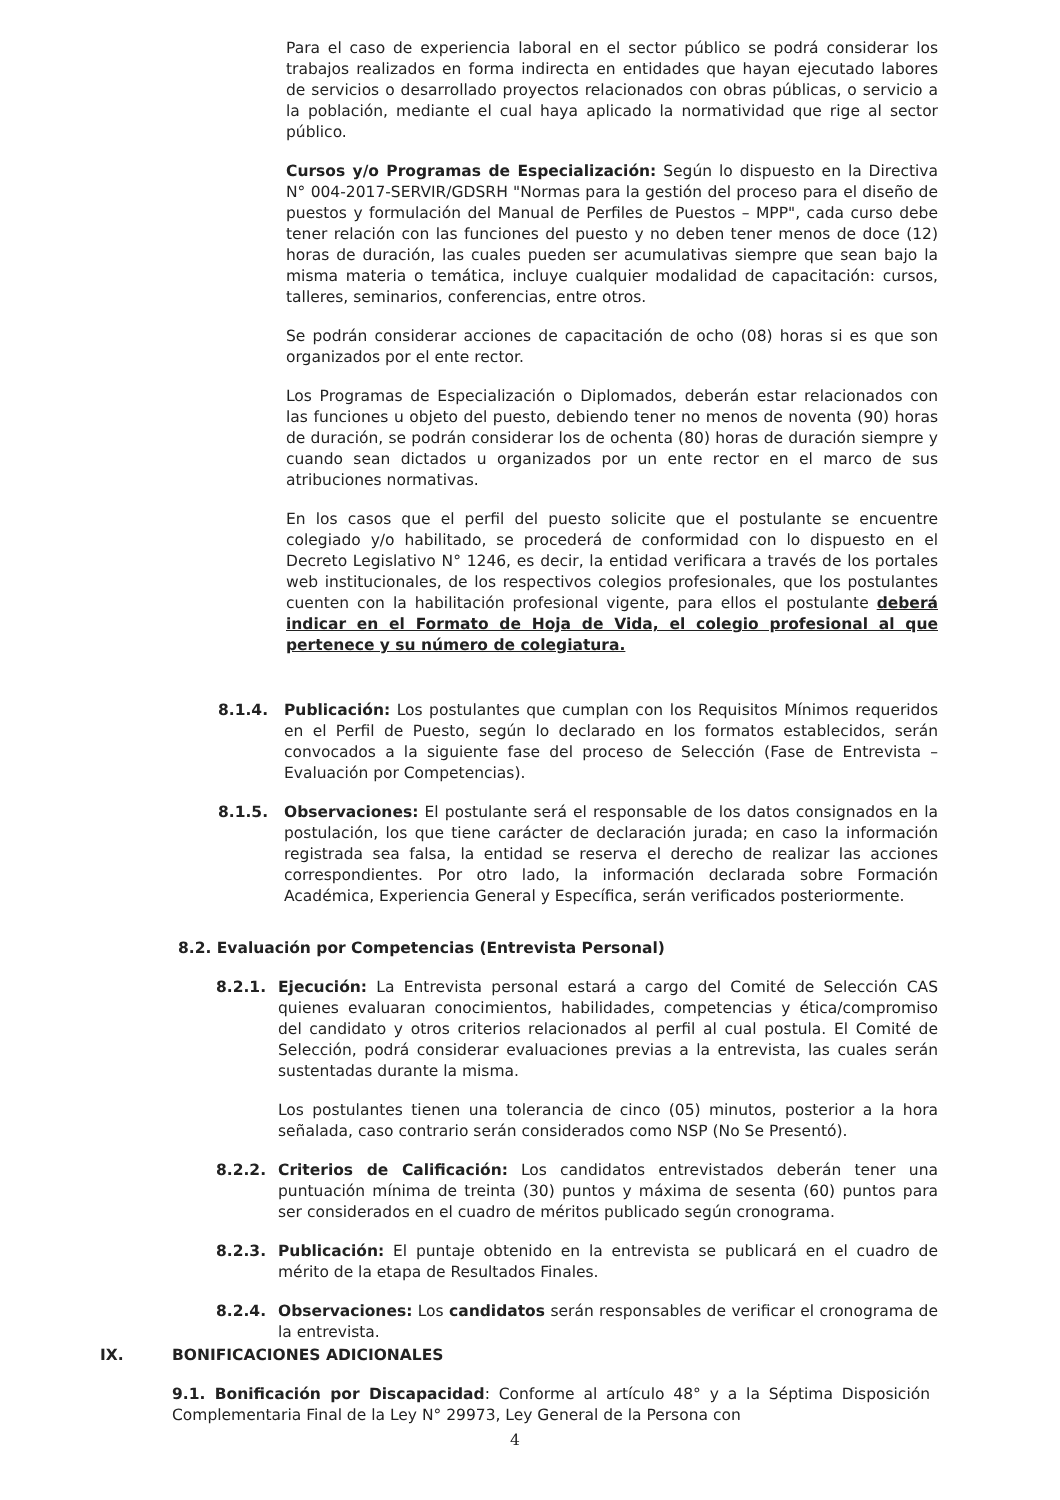Para el caso de experiencia laboral en el sector público se podrá considerar los trabajos realizados en forma indirecta en entidades que hayan ejecutado labores de servicios o desarrollado proyectos relacionados con obras públicas, o servicio a la población, mediante el cual haya aplicado la normatividad que rige al sector público.
Cursos y/o Programas de Especialización: Según lo dispuesto en la Directiva N° 004-2017-SERVIR/GDSRH "Normas para la gestión del proceso para el diseño de puestos y formulación del Manual de Perfiles de Puestos – MPP", cada curso debe tener relación con las funciones del puesto y no deben tener menos de doce (12) horas de duración, las cuales pueden ser acumulativas siempre que sean bajo la misma materia o temática, incluye cualquier modalidad de capacitación: cursos, talleres, seminarios, conferencias, entre otros.
Se podrán considerar acciones de capacitación de ocho (08) horas si es que son organizados por el ente rector.
Los Programas de Especialización o Diplomados, deberán estar relacionados con las funciones u objeto del puesto, debiendo tener no menos de noventa (90) horas de duración, se podrán considerar los de ochenta (80) horas de duración siempre y cuando sean dictados u organizados por un ente rector en el marco de sus atribuciones normativas.
En los casos que el perfil del puesto solicite que el postulante se encuentre colegiado y/o habilitado, se procederá de conformidad con lo dispuesto en el Decreto Legislativo N° 1246, es decir, la entidad verificara a través de los portales web institucionales, de los respectivos colegios profesionales, que los postulantes cuenten con la habilitación profesional vigente, para ellos el postulante deberá indicar en el Formato de Hoja de Vida, el colegio profesional al que pertenece y su número de colegiatura.
8.1.4. Publicación: Los postulantes que cumplan con los Requisitos Mínimos requeridos en el Perfil de Puesto, según lo declarado en los formatos establecidos, serán convocados a la siguiente fase del proceso de Selección (Fase de Entrevista – Evaluación por Competencias).
8.1.5. Observaciones: El postulante será el responsable de los datos consignados en la postulación, los que tiene carácter de declaración jurada; en caso la información registrada sea falsa, la entidad se reserva el derecho de realizar las acciones correspondientes. Por otro lado, la información declarada sobre Formación Académica, Experiencia General y Específica, serán verificados posteriormente.
8.2. Evaluación por Competencias (Entrevista Personal)
8.2.1. Ejecución: La Entrevista personal estará a cargo del Comité de Selección CAS quienes evaluaran conocimientos, habilidades, competencias y ética/compromiso del candidato y otros criterios relacionados al perfil al cual postula. El Comité de Selección, podrá considerar evaluaciones previas a la entrevista, las cuales serán sustentadas durante la misma.
Los postulantes tienen una tolerancia de cinco (05) minutos, posterior a la hora señalada, caso contrario serán considerados como NSP (No Se Presentó).
8.2.2. Criterios de Calificación: Los candidatos entrevistados deberán tener una puntuación mínima de treinta (30) puntos y máxima de sesenta (60) puntos para ser considerados en el cuadro de méritos publicado según cronograma.
8.2.3. Publicación: El puntaje obtenido en la entrevista se publicará en el cuadro de mérito de la etapa de Resultados Finales.
8.2.4. Observaciones: Los candidatos serán responsables de verificar el cronograma de la entrevista.
IX. BONIFICACIONES ADICIONALES
9.1. Bonificación por Discapacidad: Conforme al artículo 48° y a la Séptima Disposición Complementaria Final de la Ley N° 29973, Ley General de la Persona con
4